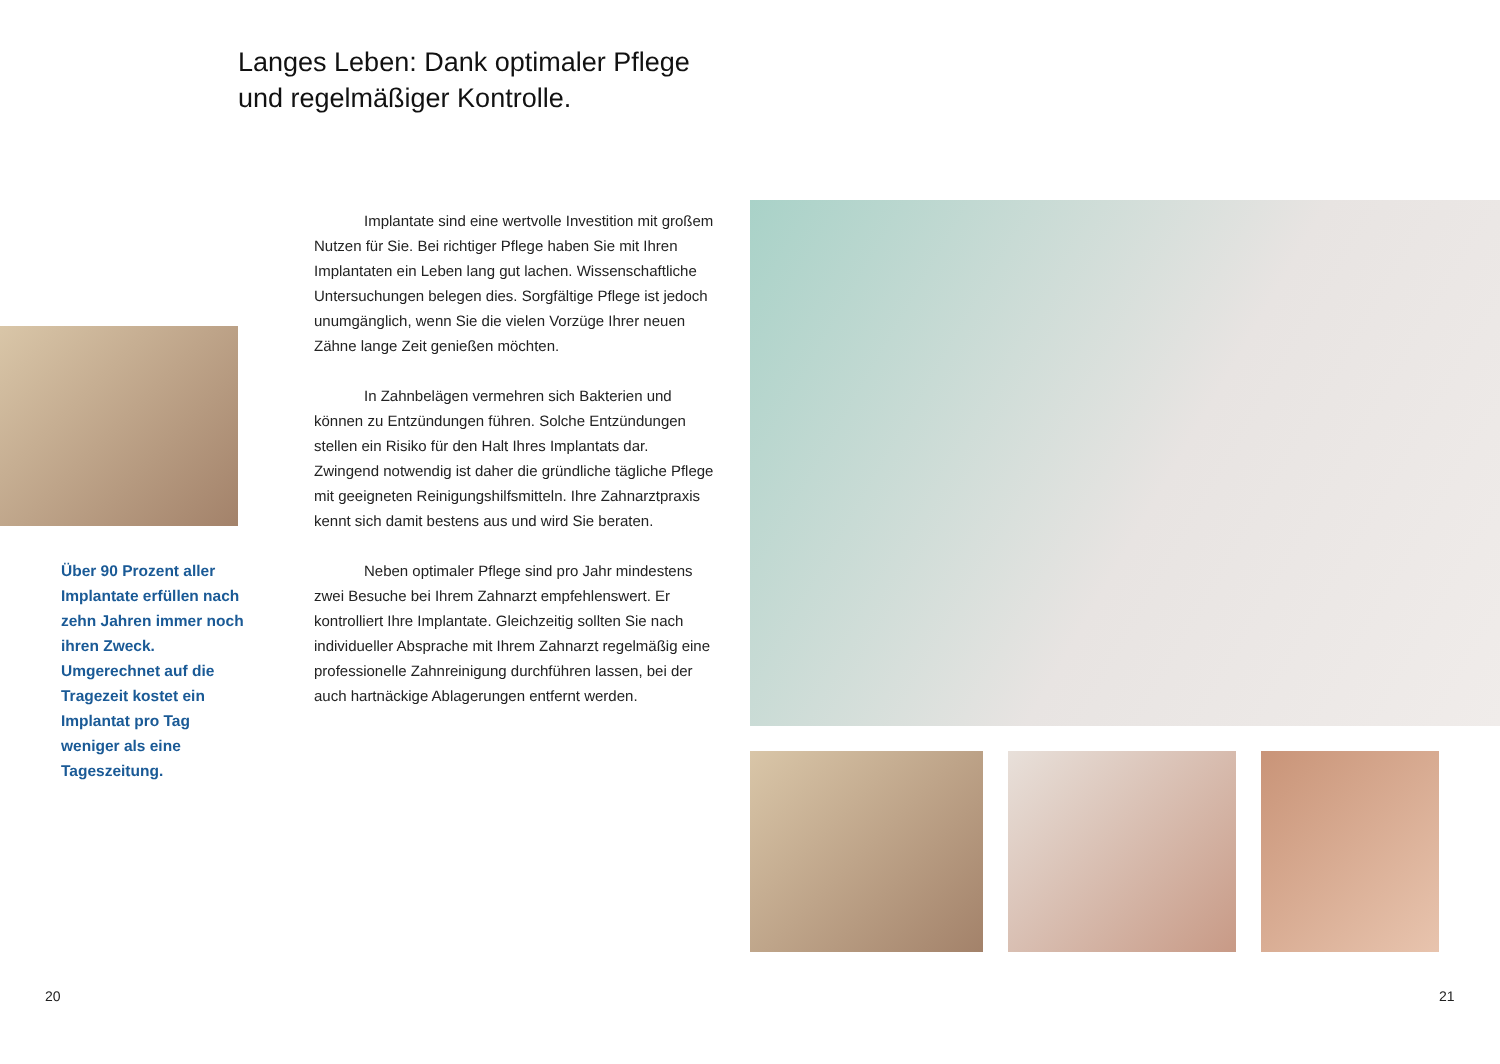Langes Leben: Dank optimaler Pflege
und regelmäßiger Kontrolle.
Über 90 Prozent aller Implantate erfüllen nach zehn Jahren immer noch ihren Zweck. Umgerechnet auf die Tragezeit kostet ein Implantat pro Tag weniger als eine Tageszeitung.
Implantate sind eine wertvolle Investition mit großem Nutzen für Sie. Bei richtiger Pflege haben Sie mit Ihren Implantaten ein Leben lang gut lachen. Wissenschaftliche Untersuchungen belegen dies. Sorgfältige Pflege ist jedoch unumgänglich, wenn Sie die vielen Vorzüge Ihrer neuen Zähne lange Zeit genießen möchten.
In Zahnbelägen vermehren sich Bakterien und können zu Entzündungen führen. Solche Entzündungen stellen ein Risiko für den Halt Ihres Implantats dar. Zwingend notwendig ist daher die gründliche tägliche Pflege mit geeigneten Reinigungshilfsmitteln. Ihre Zahnarztpraxis kennt sich damit bestens aus und wird Sie beraten.
Neben optimaler Pflege sind pro Jahr mindestens zwei Besuche bei Ihrem Zahnarzt empfehlenswert. Er kontrolliert Ihre Implantate. Gleichzeitig sollten Sie nach individueller Absprache mit Ihrem Zahnarzt regelmäßig eine professionelle Zahnreinigung durchführen lassen, bei der auch hartnäckige Ablagerungen entfernt werden.
20 21